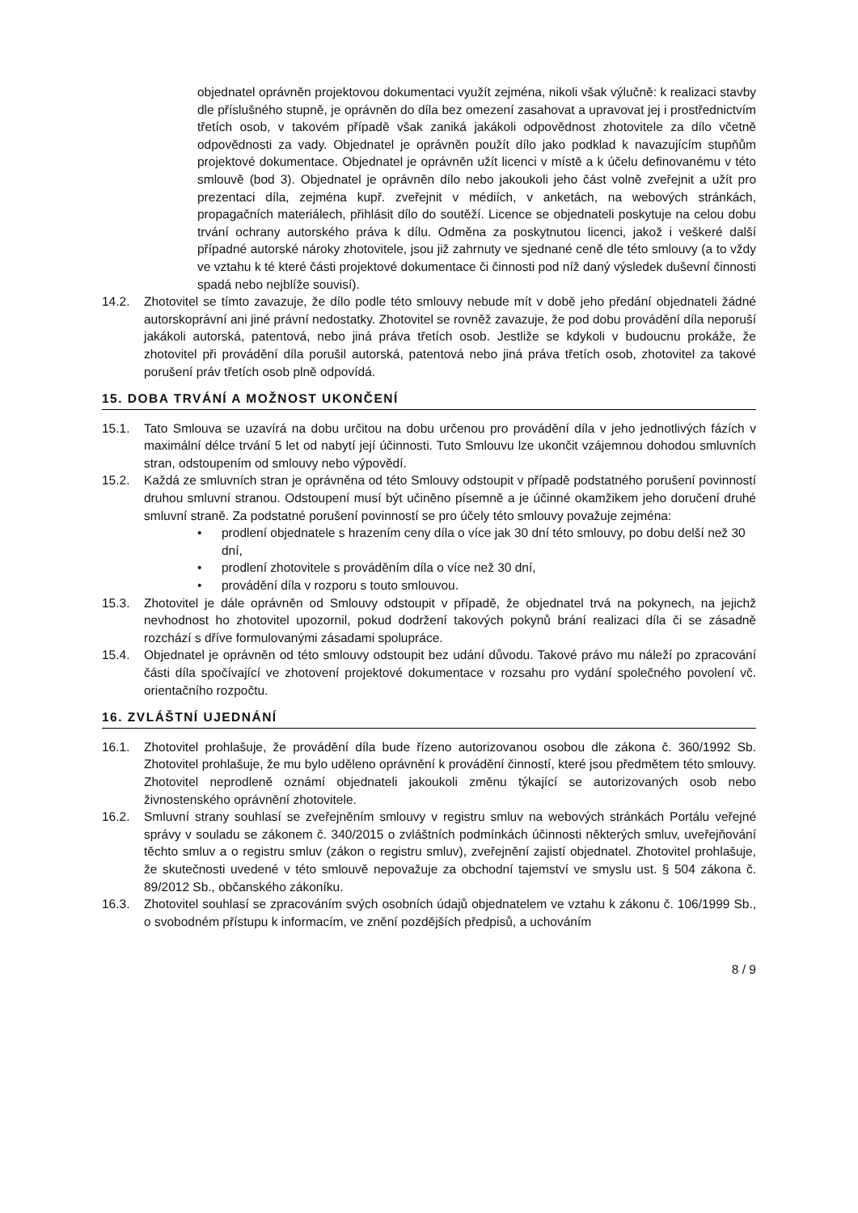objednatel oprávněn projektovou dokumentaci využít zejména, nikoli však výlučně: k realizaci stavby dle příslušného stupně, je oprávněn do díla bez omezení zasahovat a upravovat jej i prostřednictvím třetích osob, v takovém případě však zaniká jakákoli odpovědnost zhotovitele za dílo včetně odpovědnosti za vady. Objednatel je oprávněn použít dílo jako podklad k navazujícím stupňům projektové dokumentace. Objednatel je oprávněn užít licenci v místě a k účelu definovanému v této smlouvě (bod 3). Objednatel je oprávněn dílo nebo jakoukoli jeho část volně zveřejnit a užít pro prezentaci díla, zejména kupř. zveřejnit v médiích, v anketách, na webových stránkách, propagačních materiálech, přihlásit dílo do soutěží. Licence se objednateli poskytuje na celou dobu trvání ochrany autorského práva k dílu. Odměna za poskytnutou licenci, jakož i veškeré další případné autorské nároky zhotovitele, jsou již zahrnuty ve sjednané ceně dle této smlouvy (a to vždy ve vztahu k té které části projektové dokumentace či činnosti pod níž daný výsledek duševní činnosti spadá nebo nejblíže souvisí).
14.2. Zhotovitel se tímto zavazuje, že dílo podle této smlouvy nebude mít v době jeho předání objednateli žádné autorskoprávní ani jiné právní nedostatky. Zhotovitel se rovněž zavazuje, že pod dobu provádění díla neporuší jakákoli autorská, patentová, nebo jiná práva třetích osob. Jestliže se kdykoli v budoucnu prokáže, že zhotovitel při provádění díla porušil autorská, patentová nebo jiná práva třetích osob, zhotovitel za takové porušení práv třetích osob plně odpovídá.
15. DOBA TRVÁNÍ A MOŽNOST UKONČENÍ
15.1. Tato Smlouva se uzavírá na dobu určitou na dobu určenou pro provádění díla v jeho jednotlivých fázích v maximální délce trvání 5 let od nabytí její účinnosti. Tuto Smlouvu lze ukončit vzájemnou dohodou smluvních stran, odstoupením od smlouvy nebo výpovědí.
15.2. Každá ze smluvních stran je oprávněna od této Smlouvy odstoupit v případě podstatného porušení povinností druhou smluvní stranou. Odstoupení musí být učiněno písemně a je účinné okamžikem jeho doručení druhé smluvní straně. Za podstatné porušení povinností se pro účely této smlouvy považuje zejména:
• prodlení objednatele s hrazením ceny díla o více jak 30 dní této smlouvy, po dobu delší než 30 dní,
• prodlení zhotovitele s prováděním díla o více než 30 dní,
• provádění díla v rozporu s touto smlouvou.
15.3. Zhotovitel je dále oprávněn od Smlouvy odstoupit v případě, že objednatel trvá na pokynech, na jejichž nevhodnost ho zhotovitel upozornil, pokud dodržení takových pokynů brání realizaci díla či se zásadně rozchází s dříve formulovanými zásadami spolupráce.
15.4. Objednatel je oprávněn od této smlouvy odstoupit bez udání důvodu. Takové právo mu náleží po zpracování části díla spočívající ve zhotovení projektové dokumentace v rozsahu pro vydání společného povolení vč. orientačního rozpočtu.
16. ZVLÁŠTNÍ UJEDNÁNÍ
16.1. Zhotovitel prohlašuje, že provádění díla bude řízeno autorizovanou osobou dle zákona č. 360/1992 Sb. Zhotovitel prohlašuje, že mu bylo uděleno oprávnění k provádění činností, které jsou předmětem této smlouvy. Zhotovitel neprodleně oznámí objednateli jakoukoli změnu týkající se autorizovaných osob nebo živnostenského oprávnění zhotovitele.
16.2. Smluvní strany souhlasí se zveřejněním smlouvy v registru smluv na webových stránkách Portálu veřejné správy v souladu se zákonem č. 340/2015 o zvláštních podmínkách účinnosti některých smluv, uveřejňování těchto smluv a o registru smluv (zákon o registru smluv), zveřejnění zajistí objednatel. Zhotovitel prohlašuje, že skutečnosti uvedené v této smlouvě nepovažuje za obchodní tajemství ve smyslu ust. § 504 zákona č. 89/2012 Sb., občanského zákoníku.
16.3. Zhotovitel souhlasí se zpracováním svých osobních údajů objednatelem ve vztahu k zákonu č. 106/1999 Sb., o svobodném přístupu k informacím, ve znění pozdějších předpisů, a uchováním
8 / 9